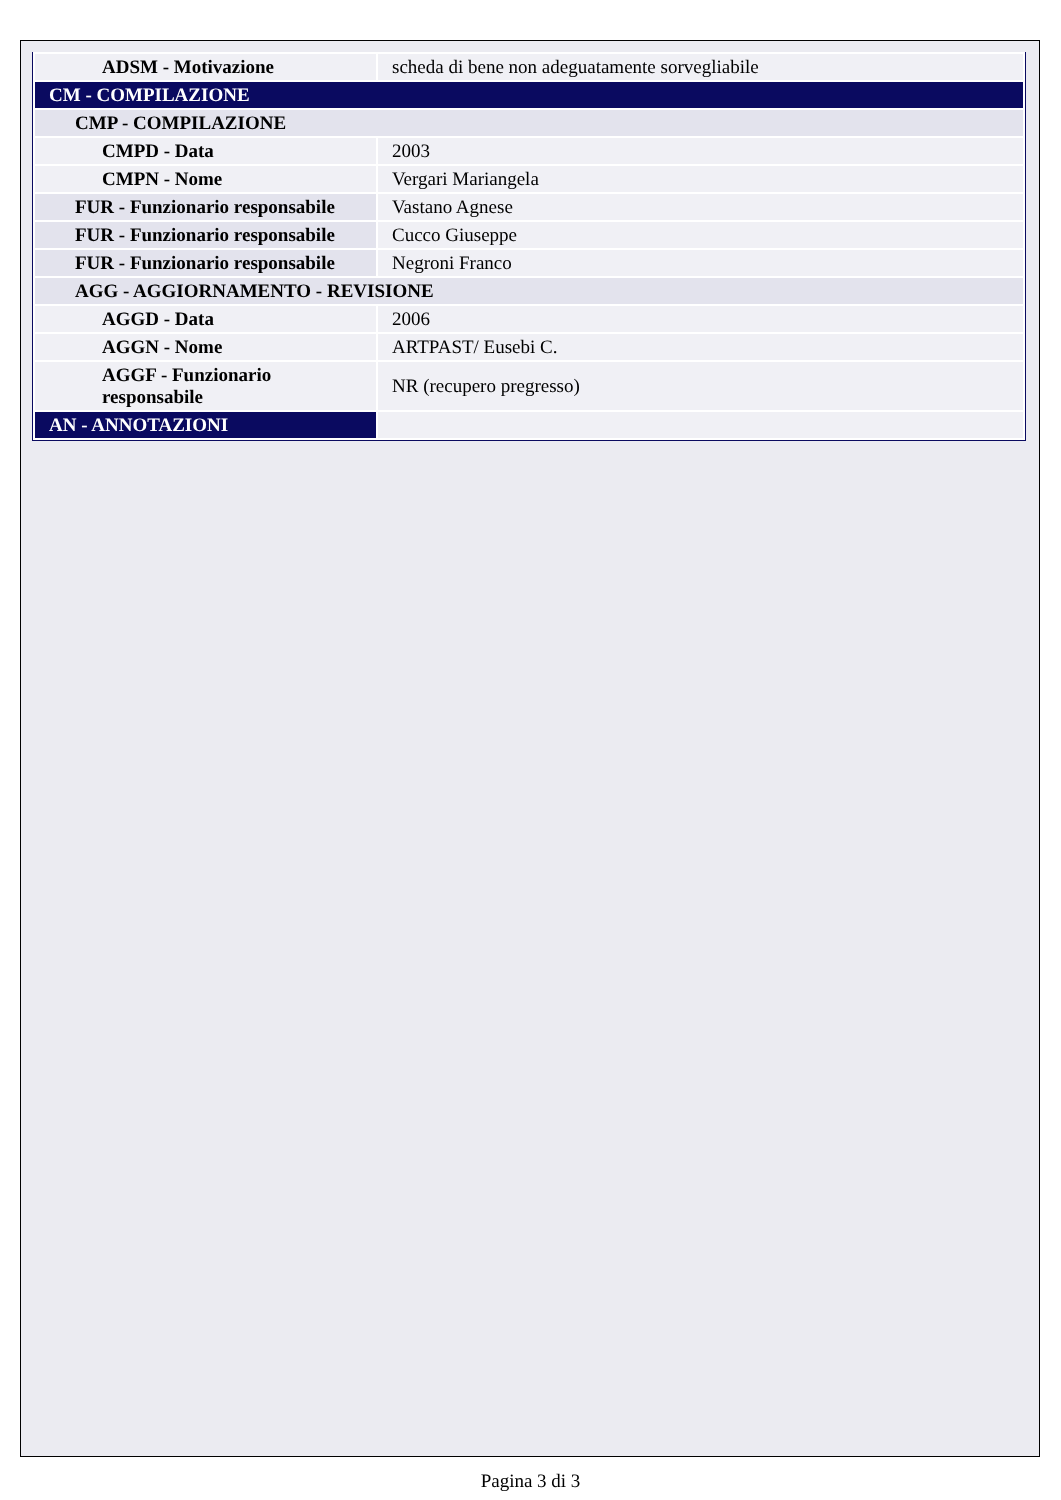| ADSM - Motivazione | scheda di bene non adeguatamente sorvegliabile |
| CM - COMPILAZIONE | |
| CMP - COMPILAZIONE | |
| CMPD - Data | 2003 |
| CMPN - Nome | Vergari Mariangela |
| FUR - Funzionario responsabile | Vastano Agnese |
| FUR - Funzionario responsabile | Cucco Giuseppe |
| FUR - Funzionario responsabile | Negroni Franco |
| AGG - AGGIORNAMENTO - REVISIONE | |
| AGGD - Data | 2006 |
| AGGN - Nome | ARTPAST/ Eusebi C. |
| AGGF - Funzionario responsabile | NR (recupero pregresso) |
| AN - ANNOTAZIONI | |
Pagina 3 di 3